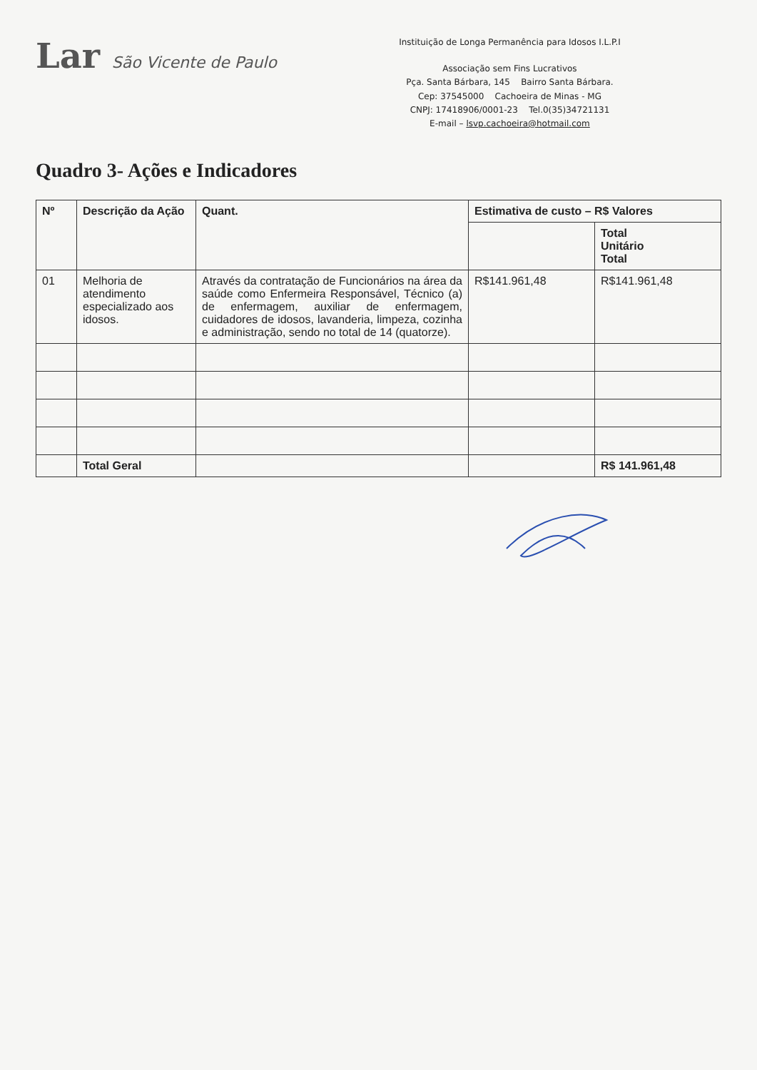Lar São Vicente de Paulo
Instituição de Longa Permanência para Idosos I.L.P.I
Associação sem Fins Lucrativos
Pça. Santa Bárbara, 145 Bairro Santa Bárbara.
Cep: 37545000 Cachoeira de Minas - MG
CNPJ: 17418906/0001-23 Tel.0(35)34721131
E-mail – lsvp.cachoeira@hotmail.com
Quadro 3- Ações e Indicadores
| Nº | Descrição da Ação | Quant. | Estimativa de custo – R$ Valores | |
| --- | --- | --- | --- | --- |
| | | | | Total Unitário Total |
| 01 | Melhoria de atendimento especializado aos idosos. | Através da contratação de Funcionários na área da saúde como Enfermeira Responsável, Técnico (a) de enfermagem, auxiliar de enfermagem, cuidadores de idosos, lavanderia, limpeza, cozinha e administração, sendo no total de 14 (quatorze). | R$141.961,48 | R$141.961,48 |
| | Total Geral | | | R$ 141.961,48 |